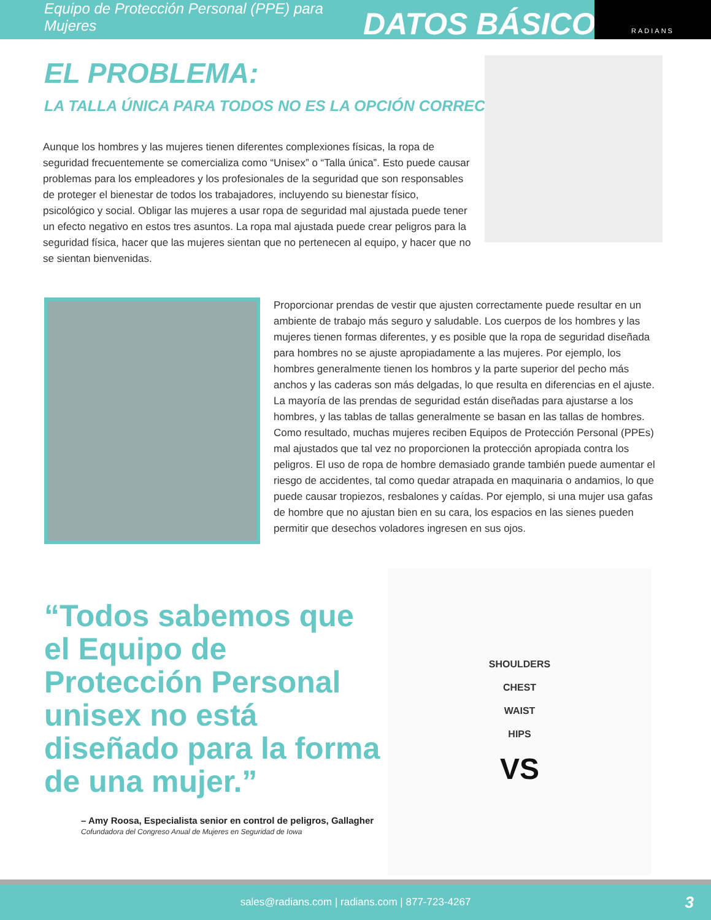Equipo de Protección Personal (PPE) para Mujeres
DATOS BÁSICOS
RADIANS
EL PROBLEMA:
LA TALLA ÚNICA PARA TODOS NO ES LA OPCIÓN CORRECTA
Aunque los hombres y las mujeres tienen diferentes complexiones físicas, la ropa de seguridad frecuentemente se comercializa como “Unisex” o “Talla única”. Esto puede causar problemas para los empleadores y los profesionales de la seguridad que son responsables de proteger el bienestar de todos los trabajadores, incluyendo su bienestar físico, psicológico y social. Obligar las mujeres a usar ropa de seguridad mal ajustada puede tener un efecto negativo en estos tres asuntos. La ropa mal ajustada puede crear peligros para la seguridad física, hacer que las mujeres sientan que no pertenecen al equipo, y hacer que no se sientan bienvenidas.
Proporcionar prendas de vestir que ajusten correctamente puede resultar en un ambiente de trabajo más seguro y saludable. Los cuerpos de los hombres y las mujeres tienen formas diferentes, y es posible que la ropa de seguridad diseñada para hombres no se ajuste apropiadamente a las mujeres. Por ejemplo, los hombres generalmente tienen los hombros y la parte superior del pecho más anchos y las caderas son más delgadas, lo que resulta en diferencias en el ajuste. La mayoría de las prendas de seguridad están diseñadas para ajustarse a los hombres, y las tablas de tallas generalmente se basan en las tallas de hombres. Como resultado, muchas mujeres reciben Equipos de Protección Personal (PPEs) mal ajustados que tal vez no proporcionen la protección apropiada contra los peligros. El uso de ropa de hombre demasiado grande también puede aumentar el riesgo de accidentes, tal como quedar atrapada en maquinaria o andamios, lo que puede causar tropiezos, resbalones y caídas. Por ejemplo, si una mujer usa gafas de hombre que no ajustan bien en su cara, los espacios en las sienes pueden permitir que desechos voladores ingresen en sus ojos.
“Todos sabemos que el Equipo de Protección Personal unisex no está diseñado para la forma de una mujer.”
– Amy Roosa, Especialista senior en control de peligros, Gallagher
Cofundadora del Congreso Anual de Mujeres en Seguridad de Iowa
SHOULDERS
CHEST
WAIST
HIPS
VS
sales@radians.com | radians.com | 877-723-4267 3